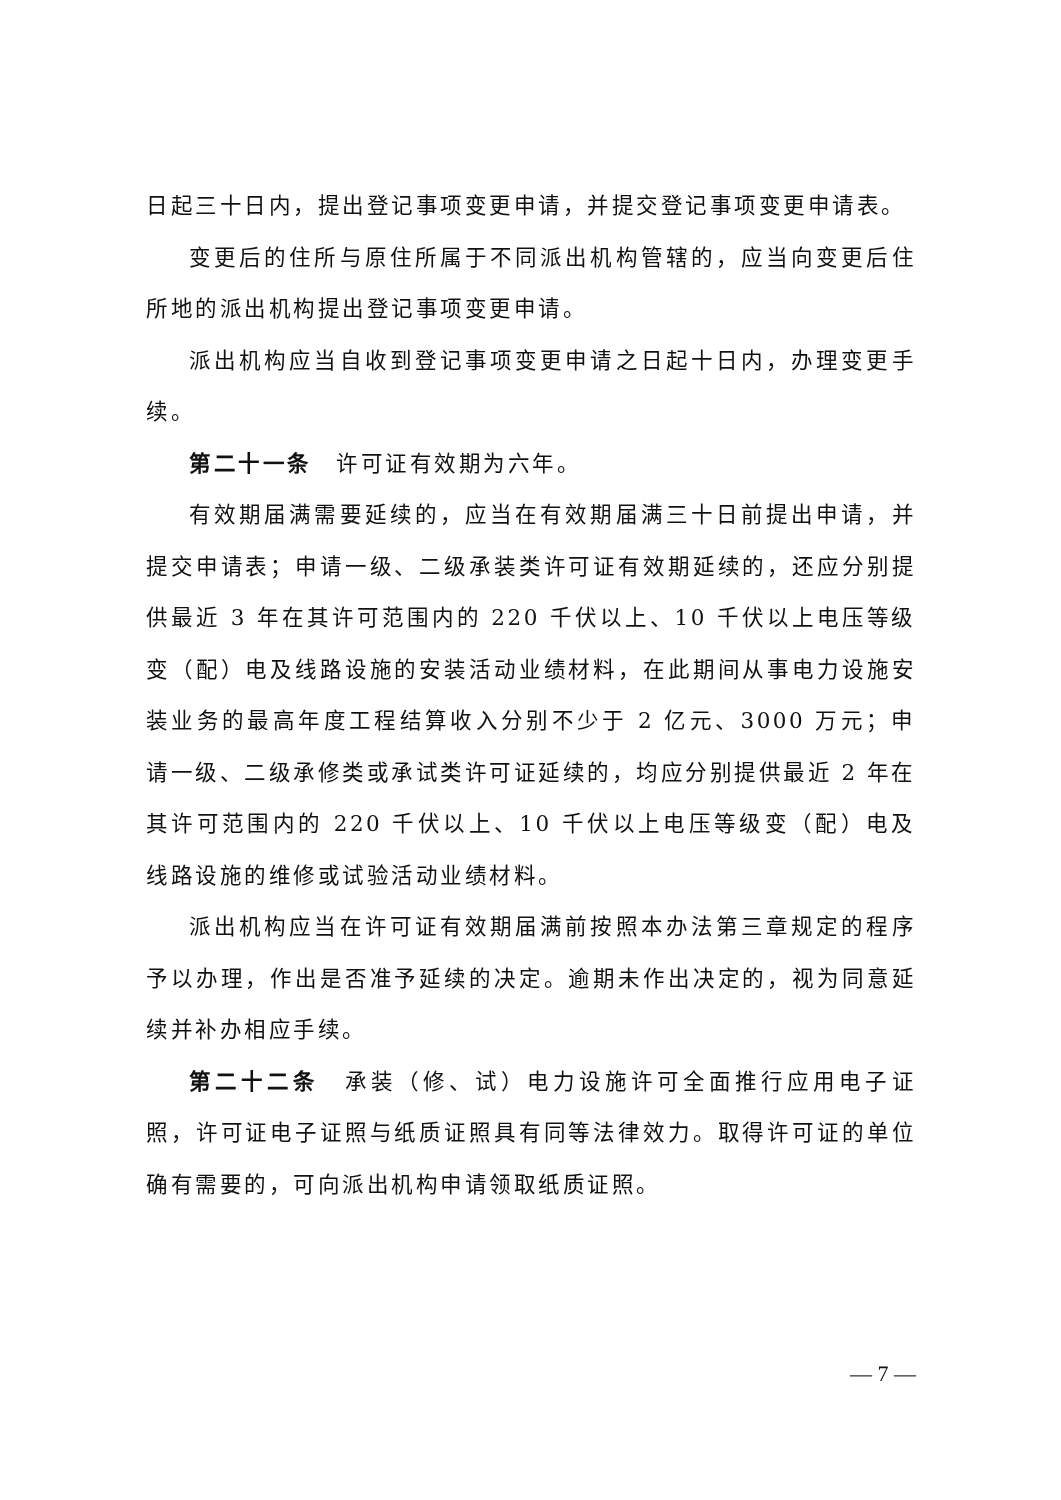日起三十日内，提出登记事项变更申请，并提交登记事项变更申请表。
变更后的住所与原住所属于不同派出机构管辖的，应当向变更后住所地的派出机构提出登记事项变更申请。
派出机构应当自收到登记事项变更申请之日起十日内，办理变更手续。
第二十一条　许可证有效期为六年。
有效期届满需要延续的，应当在有效期届满三十日前提出申请，并提交申请表；申请一级、二级承装类许可证有效期延续的，还应分别提供最近 3 年在其许可范围内的 220 千伏以上、10 千伏以上电压等级变（配）电及线路设施的安装活动业绩材料，在此期间从事电力设施安装业务的最高年度工程结算收入分别不少于 2 亿元、3000 万元；申请一级、二级承修类或承试类许可证延续的，均应分别提供最近 2 年在其许可范围内的 220 千伏以上、10 千伏以上电压等级变（配）电及线路设施的维修或试验活动业绩材料。
派出机构应当在许可证有效期届满前按照本办法第三章规定的程序予以办理，作出是否准予延续的决定。逾期未作出决定的，视为同意延续并补办相应手续。
第二十二条　承装（修、试）电力设施许可全面推行应用电子证照，许可证电子证照与纸质证照具有同等法律效力。取得许可证的单位确有需要的，可向派出机构申请领取纸质证照。
— 7 —